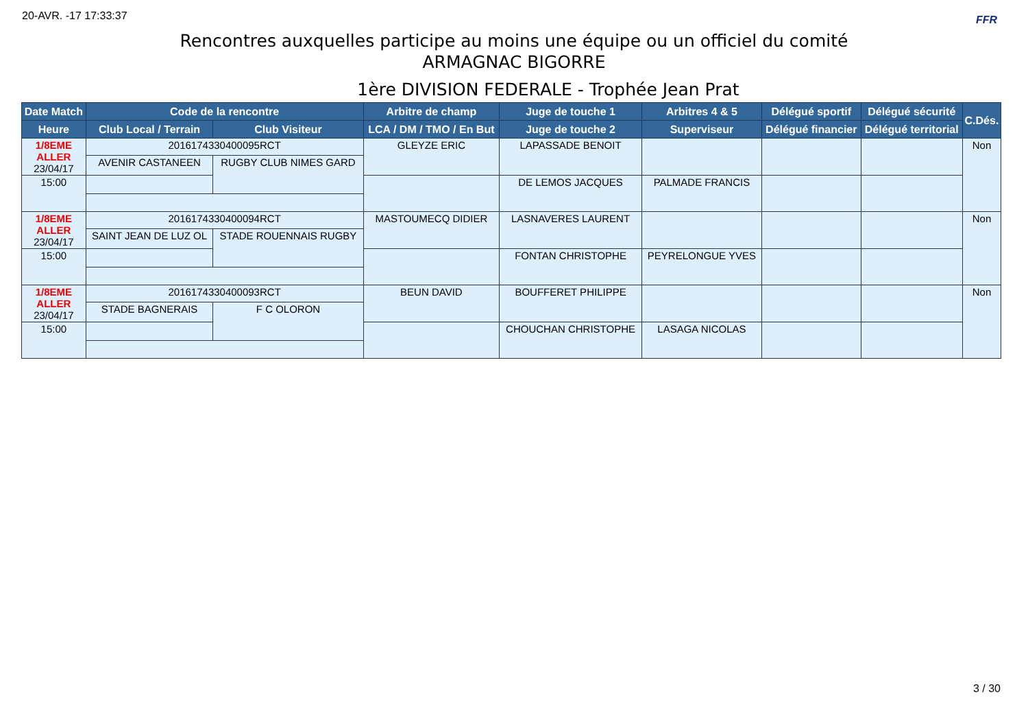20-AVR. -17 17:33:37 FFR
Rencontres auxquelles participe au moins une équipe ou un officiel du comité
ARMAGNAC BIGORRE
1ère DIVISION FEDERALE - Trophée Jean Prat
| Date Match | Code de la rencontre | | Arbitre de champ | Juge de touche 1 | Arbitres 4 & 5 | Délégué sportif | Délégué sécurité | C.Dés. |
| --- | --- | --- | --- | --- | --- | --- | --- | --- |
| Heure | Club Local / Terrain | Club Visiteur | LCA / DM / TMO / En But | Juge de touche 2 | Superviseur | Délégué financier | Délégué territorial | |
| 1/8EME ALLER 23/04/17 | 2016174330400095RCT | | GLEYZE ERIC | LAPASSADE BENOIT | | | | Non |
| | AVENIR CASTANEEN | RUGBY CLUB NIMES GARD | | | | | | |
| 15:00 | | | | DE LEMOS JACQUES | PALMADE FRANCIS | | | |
| 1/8EME ALLER 23/04/17 | 2016174330400094RCT | | MASTOUMECQ DIDIER | LASNAVERES LAURENT | | | | Non |
| | SAINT JEAN DE LUZ OL | STADE ROUENNAIS RUGBY | | | | | | |
| 15:00 | | | | FONTAN CHRISTOPHE | PEYRELONGUE YVES | | | |
| 1/8EME ALLER 23/04/17 | 2016174330400093RCT | | BEUN DAVID | BOUFFERET PHILIPPE | | | | Non |
| | STADE BAGNERAIS | F C OLORON | | | | | | |
| 15:00 | | | | CHOUCHAN CHRISTOPHE | LASAGA NICOLAS | | | |
3 / 30